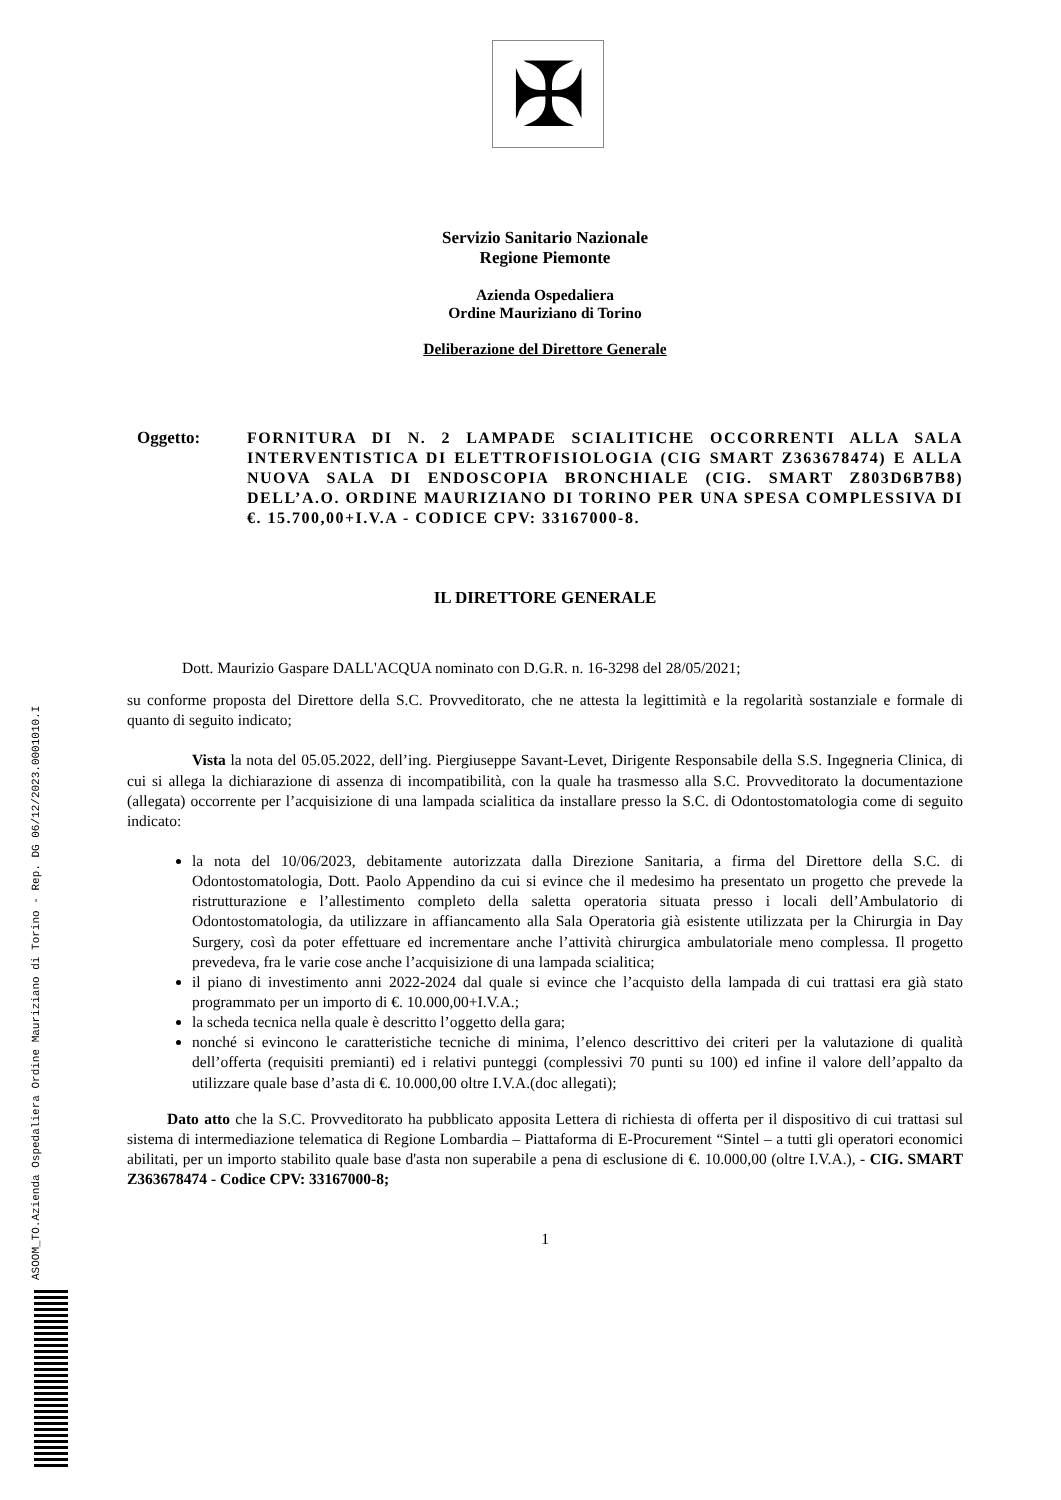ASOOM_TO.Azienda Ospedaliera Ordine Mauriziano di Torino - Rep. DG 06/12/2023.0001010.I
✠
Servizio Sanitario Nazionale
Regione Piemonte
Azienda Ospedaliera
Ordine Mauriziano di Torino
Deliberazione del Direttore Generale
Oggetto:
FORNITURA DI N. 2 LAMPADE SCIALITICHE OCCORRENTI ALLA SALA INTERVENTISTICA DI ELETTROFISIOLOGIA (CIG SMART Z363678474) E ALLA NUOVA SALA DI ENDOSCOPIA BRONCHIALE (CIG. SMART Z803D6B7B8) DELL’A.O. ORDINE MAURIZIANO DI TORINO PER UNA SPESA COMPLESSIVA DI €. 15.700,00+I.V.A - CODICE CPV: 33167000-8.
IL DIRETTORE GENERALE
Dott. Maurizio Gaspare DALL'ACQUA nominato con D.G.R. n. 16-3298 del 28/05/2021;
su conforme proposta del Direttore della S.C. Provveditorato, che ne attesta la legittimità e la regolarità sostanziale e formale di quanto di seguito indicato;
Vista la nota del 05.05.2022, dell’ing. Piergiuseppe Savant-Levet, Dirigente Responsabile della S.S. Ingegneria Clinica, di cui si allega la dichiarazione di assenza di incompatibilità, con la quale ha trasmesso alla S.C. Provveditorato la documentazione (allegata) occorrente per l’acquisizione di una lampada scialitica da installare presso la S.C. di Odontostomatologia come di seguito indicato:
la nota del 10/06/2023, debitamente autorizzata dalla Direzione Sanitaria, a firma del Direttore della S.C. di Odontostomatologia, Dott. Paolo Appendino da cui si evince che il medesimo ha presentato un progetto che prevede la ristrutturazione e l’allestimento completo della saletta operatoria situata presso i locali dell’Ambulatorio di Odontostomatologia, da utilizzare in affiancamento alla Sala Operatoria già esistente utilizzata per la Chirurgia in Day Surgery, così da poter effettuare ed incrementare anche l’attività chirurgica ambulatoriale meno complessa. Il progetto prevedeva, fra le varie cose anche l’acquisizione di una lampada scialitica;
il piano di investimento anni 2022-2024 dal quale si evince che l’acquisto della lampada di cui trattasi era già stato programmato per un importo di €. 10.000,00+I.V.A.;
la scheda tecnica nella quale è descritto l’oggetto della gara;
nonché si evincono le caratteristiche tecniche di minima, l’elenco descrittivo dei criteri per la valutazione di qualità dell’offerta (requisiti premianti) ed i relativi punteggi (complessivi 70 punti su 100) ed infine il valore dell’appalto da utilizzare quale base d’asta di €. 10.000,00 oltre I.V.A.(doc allegati);
Dato atto che la S.C. Provveditorato ha pubblicato apposita Lettera di richiesta di offerta per il dispositivo di cui trattasi sul sistema di intermediazione telematica di Regione Lombardia – Piattaforma di E-Procurement “Sintel – a tutti gli operatori economici abilitati, per un importo stabilito quale base d'asta non superabile a pena di esclusione di €. 10.000,00 (oltre I.V.A.), - CIG. SMART Z363678474 - Codice CPV: 33167000-8;
1